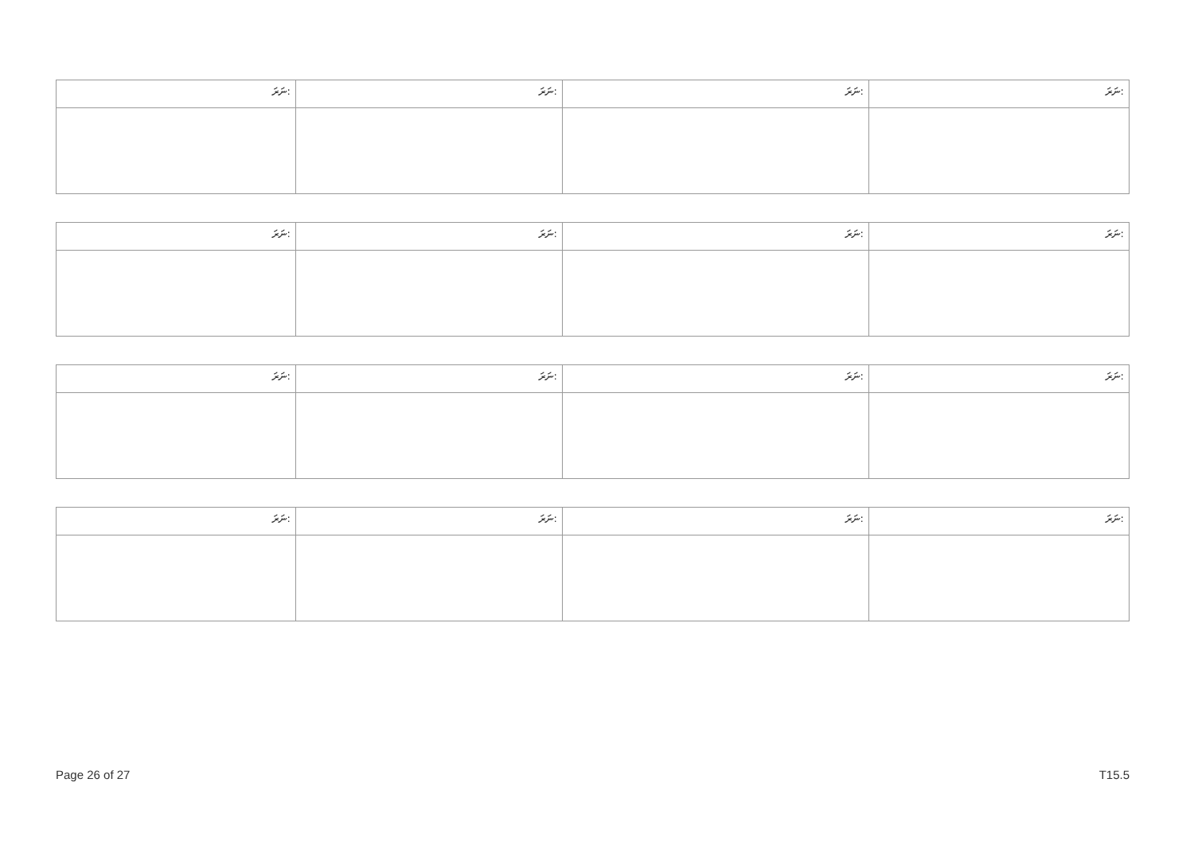| ނަރަ: | ނަރަ: | ނަރަ: | ނަރަ: |
| ނަރަ: | ނަރަ: | ނަރަ: | ނަރަ: |
| ނަރަ: | ނަރަ: | ނަރަ: | ނަރަ: |
| ނަރަ: | ނަރަ: | ނަރަ: | ނަރަ: |
Page 26 of 27 T15.5